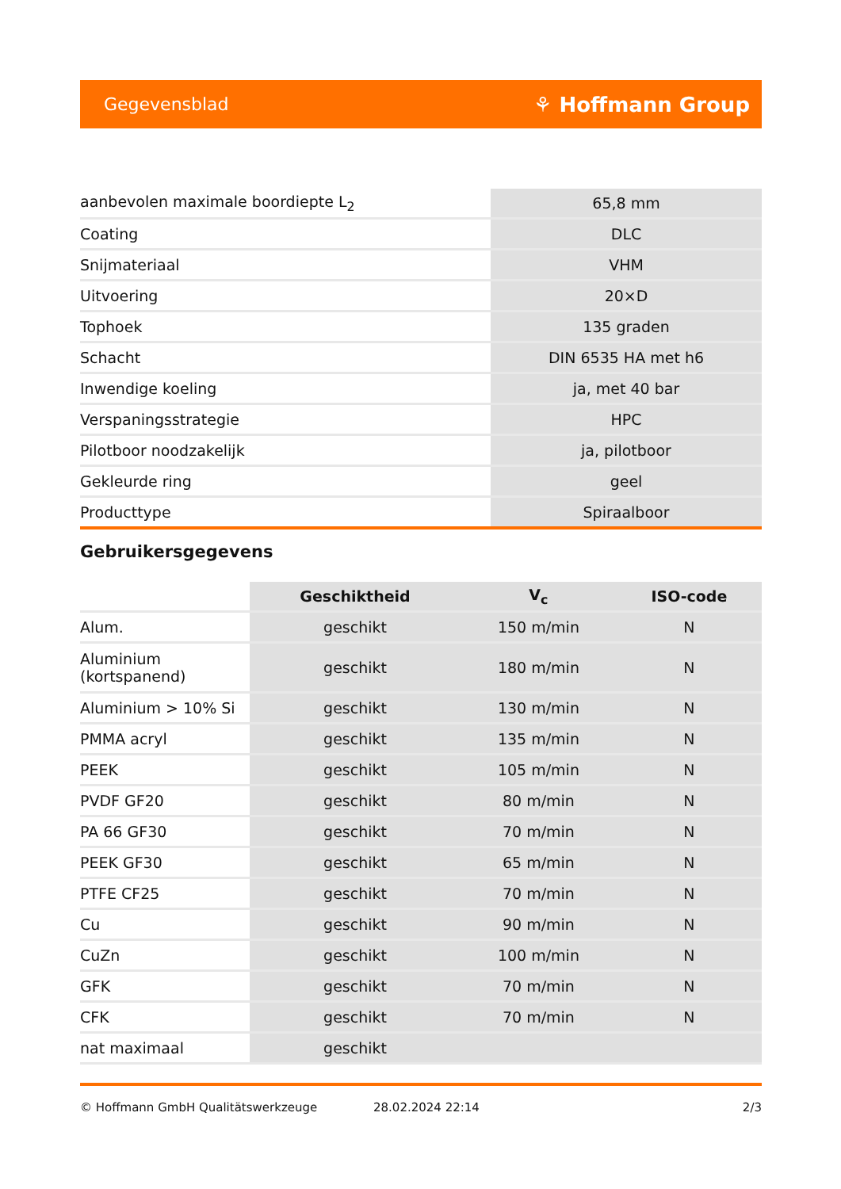Gegevensblad ⚘ Hoffmann Group
| aanbevolen maximale boordiepte L<sub>2</sub> | 65,8 mm |
| Coating | DLC |
| Snijmateriaal | VHM |
| Uitvoering | 20×D |
| Tophoek | 135 graden |
| Schacht | DIN 6535 HA met h6 |
| Inwendige koeling | ja, met 40 bar |
| Verspaningsstrategie | HPC |
| Pilotboor noodzakelijk | ja, pilotboor |
| Gekleurde ring | geel |
| Producttype | Spiraalboor |
Gebruikersgegevens
| | Geschiktheid | V<sub>c</sub> | ISO-code |
| --- | --- | --- | --- |
| Alum. | geschikt | 150 m/min | N |
| Aluminium (kortspanend) | geschikt | 180 m/min | N |
| Aluminium > 10% Si | geschikt | 130 m/min | N |
| PMMA acryl | geschikt | 135 m/min | N |
| PEEK | geschikt | 105 m/min | N |
| PVDF GF20 | geschikt | 80 m/min | N |
| PA 66 GF30 | geschikt | 70 m/min | N |
| PEEK GF30 | geschikt | 65 m/min | N |
| PTFE CF25 | geschikt | 70 m/min | N |
| Cu | geschikt | 90 m/min | N |
| CuZn | geschikt | 100 m/min | N |
| GFK | geschikt | 70 m/min | N |
| CFK | geschikt | 70 m/min | N |
| nat maximaal | geschikt | | |
© Hoffmann GmbH Qualitätswerkzeuge 28.02.2024 22:14 2/3